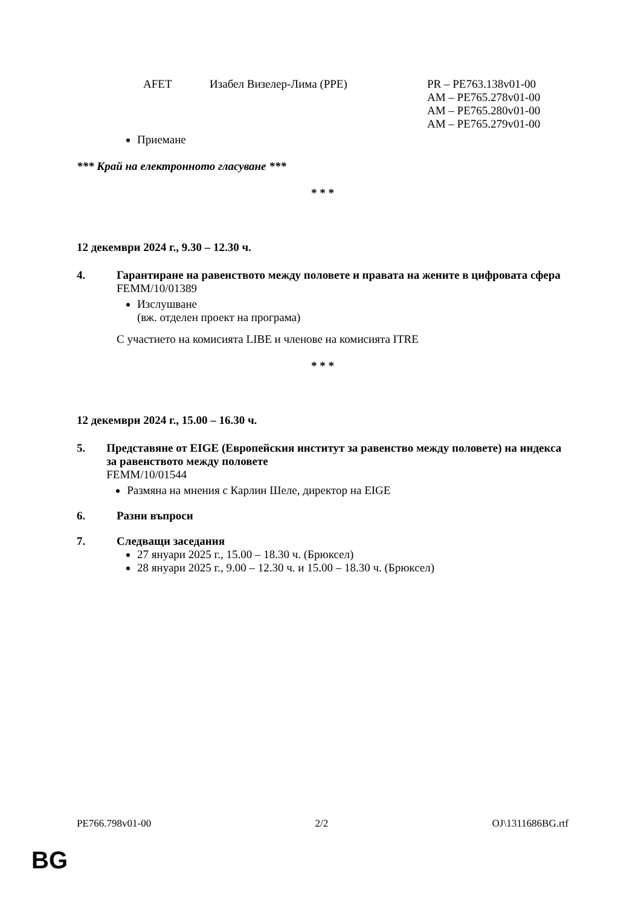AFET Изабел Визелер-Лима (PPE) PR – PE763.138v01-00
AM – PE765.278v01-00
AM – PE765.280v01-00
AM – PE765.279v01-00
Приемане
*** Край на електронното гласуване ***
* * *
12 декември 2024 г., 9.30 – 12.30 ч.
4. Гарантиране на равенството между половете и правата на жените в цифровата сфера
FEMM/10/01389
Изслушване
(вж. отделен проект на програма)
С участието на комисията LIBE и членове на комисията ITRE
* * *
12 декември 2024 г., 15.00 – 16.30 ч.
5. Представяне от EIGE (Европейския институт за равенство между половете) на индекса за равенството между половете
FEMM/10/01544
Размяна на мнения с Карлин Шеле, директор на EIGE
6. Разни въпроси
7. Следващи заседания
27 януари 2025 г., 15.00 – 18.30 ч. (Брюксел)
28 януари 2025 г., 9.00 – 12.30 ч. и 15.00 – 18.30 ч. (Брюксел)
PE766.798v01-00 2/2 OJ\1311686BG.rtf
BG